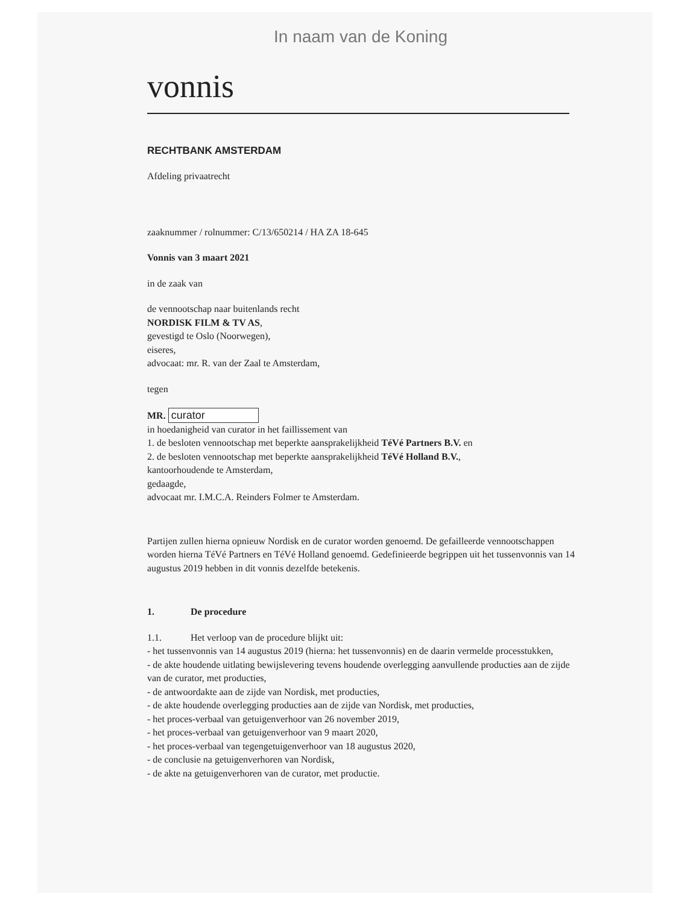In naam van de Koning
vonnis
RECHTBANK AMSTERDAM
Afdeling privaatrecht
zaaknummer / rolnummer: C/13/650214 / HA ZA 18-645
Vonnis van 3 maart 2021
in de zaak van
de vennootschap naar buitenlands recht
NORDISK FILM & TV AS,
gevestigd te Oslo (Noorwegen),
eiseres,
advocaat: mr. R. van der Zaal te Amsterdam,
tegen
MR. curator
in hoedanigheid van curator in het faillissement van
1. de besloten vennootschap met beperkte aansprakelijkheid TéVé Partners B.V. en
2. de besloten vennootschap met beperkte aansprakelijkheid TéVé Holland B.V.,
kantoorhoudende te Amsterdam,
gedaagde,
advocaat mr. I.M.C.A. Reinders Folmer te Amsterdam.
Partijen zullen hierna opnieuw Nordisk en de curator worden genoemd. De gefailleerde vennootschappen worden hierna TéVé Partners en TéVé Holland genoemd. Gedefinieerde begrippen uit het tussenvonnis van 14 augustus 2019 hebben in dit vonnis dezelfde betekenis.
1. De procedure
1.1. Het verloop van de procedure blijkt uit:
- het tussenvonnis van 14 augustus 2019 (hierna: het tussenvonnis) en de daarin vermelde processtukken,
- de akte houdende uitlating bewijslevering tevens houdende overlegging aanvullende producties aan de zijde van de curator, met producties,
- de antwoordakte aan de zijde van Nordisk, met producties,
- de akte houdende overlegging producties aan de zijde van Nordisk, met producties,
- het proces-verbaal van getuigenverhoor van 26 november 2019,
- het proces-verbaal van getuigenverhoor van 9 maart 2020,
- het proces-verbaal van tegengetuigenverhoor van 18 augustus 2020,
- de conclusie na getuigenverhoren van Nordisk,
- de akte na getuigenverhoren van de curator, met productie.